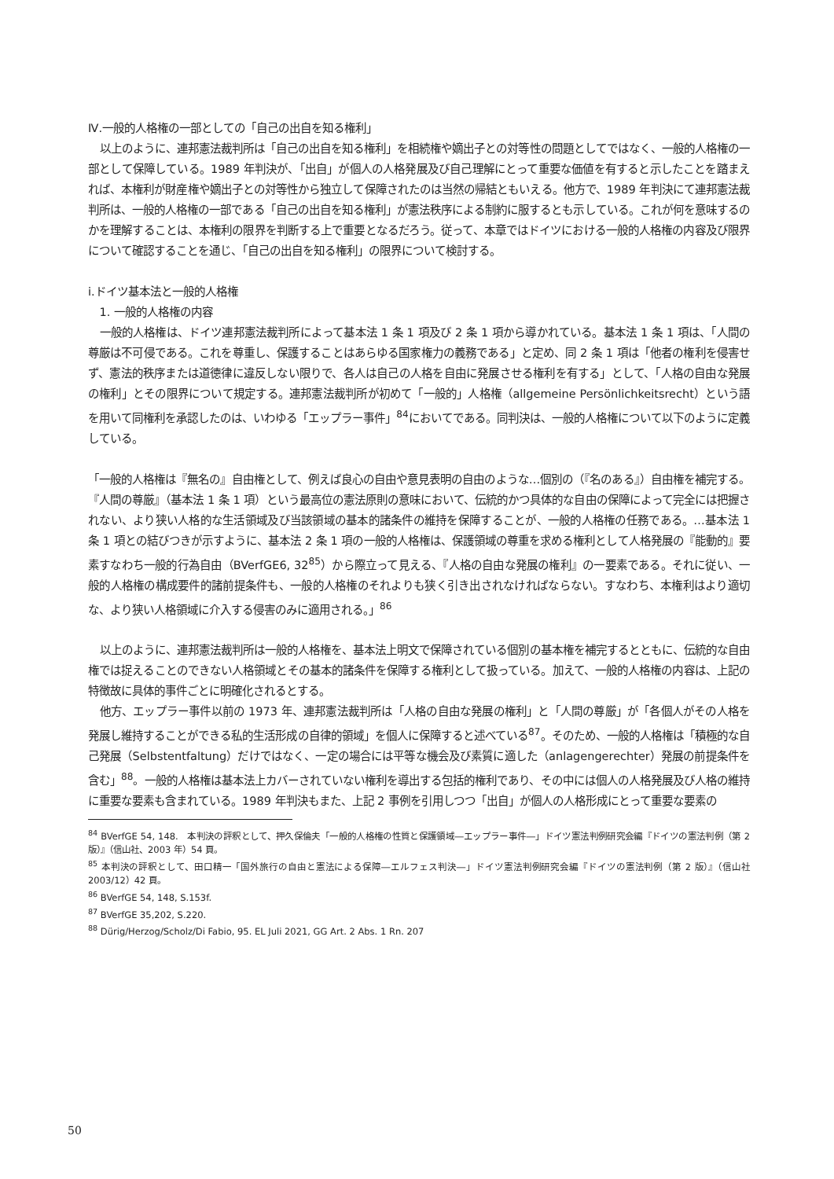Ⅳ.一般的人格権の一部としての「自己の出自を知る権利」
以上のように、連邦憲法裁判所は「自己の出自を知る権利」を相続権や嫡出子との対等性の問題としてではなく、一般的人格権の一部として保障している。1989 年判決が、「出自」が個人の人格発展及び自己理解にとって重要な価値を有すると示したことを踏まえれば、本権利が財産権や嫡出子との対等性から独立して保障されたのは当然の帰結ともいえる。他方で、1989 年判決にて連邦憲法裁判所は、一般的人格権の一部である「自己の出自を知る権利」が憲法秩序による制約に服するとも示している。これが何を意味するのかを理解することは、本権利の限界を判断する上で重要となるだろう。従って、本章ではドイツにおける一般的人格権の内容及び限界について確認することを通じ、「自己の出自を知る権利」の限界について検討する。
ⅰ.ドイツ基本法と一般的人格権
1. 一般的人格権の内容
一般的人格権は、ドイツ連邦憲法裁判所によって基本法 1 条 1 項及び 2 条 1 項から導かれている。基本法 1 条 1 項は、「人間の尊厳は不可侵である。これを尊重し、保護することはあらゆる国家権力の義務である」と定め、同 2 条 1 項は「他者の権利を侵害せず、憲法的秩序または道徳律に違反しない限りで、各人は自己の人格を自由に発展させる権利を有する」として、「人格の自由な発展の権利」とその限界について規定する。連邦憲法裁判所が初めて「一般的」人格権（allgemeine Persönlichkeitsrecht）という語を用いて同権利を承認したのは、いわゆる「エップラー事件」<sup>84</sup>においてである。同判決は、一般的人格権について以下のように定義している。
「一般的人格権は『無名の』自由権として、例えば良心の自由や意見表明の自由のような…個別の（『名のある』）自由権を補完する。『人間の尊厳』（基本法 1 条 1 項）という最高位の憲法原則の意味において、伝統的かつ具体的な自由の保障によって完全には把握されない、より狭い人格的な生活領域及び当該領域の基本的諸条件の維持を保障することが、一般的人格権の任務である。…基本法 1 条 1 項との結びつきが示すように、基本法 2 条 1 項の一般的人格権は、保護領域の尊重を求める権利として人格発展の『能動的』要素すなわち一般的行為自由（BVerfGE6, 32<sup>85</sup>）から際立って見える、『人格の自由な発展の権利』の一要素である。それに従い、一般的人格権の構成要件的諸前提条件も、一般的人格権のそれよりも狭く引き出されなければならない。すなわち、本権利はより適切な、より狭い人格領域に介入する侵害のみに適用される。」<sup>86</sup>
以上のように、連邦憲法裁判所は一般的人格権を、基本法上明文で保障されている個別の基本権を補完するとともに、伝統的な自由権では捉えることのできない人格領域とその基本的諸条件を保障する権利として扱っている。加えて、一般的人格権の内容は、上記の特徴故に具体的事件ごとに明確化されるとする。
他方、エップラー事件以前の 1973 年、連邦憲法裁判所は「人格の自由な発展の権利」と「人間の尊厳」が「各個人がその人格を発展し維持することができる私的生活形成の自律的領域」を個人に保障すると述べている<sup>87</sup>。そのため、一般的人格権は「積極的な自己発展（Selbstentfaltung）だけではなく、一定の場合には平等な機会及び素質に適した（anlagengerechter）発展の前提条件を含む」<sup>88</sup>。一般的人格権は基本法上カバーされていない権利を導出する包括的権利であり、その中には個人の人格発展及び人格の維持に重要な要素も含まれている。1989 年判決もまた、上記 2 事例を引用しつつ「出自」が個人の人格形成にとって重要な要素の
<sup>84</sup> BVerfGE 54, 148.　本判決の評釈として、押久保倫夫「一般的人格権の性質と保護領域―エップラー事件―」ドイツ憲法判例研究会編『ドイツの憲法判例（第 2 版）』（信山社、2003 年）54 頁。
<sup>85</sup> 本判決の評釈として、田口精一「国外旅行の自由と憲法による保障―エルフェス判決―」ドイツ憲法判例研究会編『ドイツの憲法判例（第 2 版）』（信山社　2003/12）42 頁。
<sup>86</sup> BVerfGE 54, 148, S.153f.
<sup>87</sup> BVerfGE 35,202, S.220.
<sup>88</sup> Dürig/Herzog/Scholz/Di Fabio, 95. EL Juli 2021, GG Art. 2 Abs. 1 Rn. 207
50